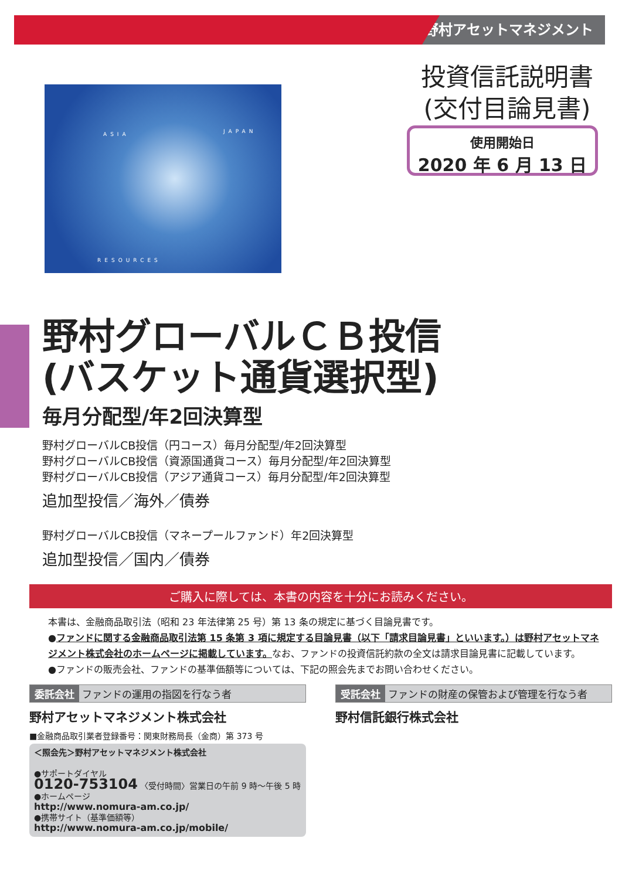野村アセットマネジメント
ASIA JAPAN
RESOURCES
投資信託説明書
(交付目論見書)
使用開始日
2020 年 6 月 13 日
野村グローバルＣＢ投信
(バスケット通貨選択型)
毎月分配型/年2回決算型
野村グローバルCB投信（円コース）毎月分配型/年2回決算型
野村グローバルCB投信（資源国通貨コース）毎月分配型/年2回決算型
野村グローバルCB投信（アジア通貨コース）毎月分配型/年2回決算型
追加型投信／海外／債券
野村グローバルCB投信（マネープールファンド）年2回決算型
追加型投信／国内／債券
ご購入に際しては、本書の内容を十分にお読みください。
本書は、金融商品取引法（昭和 23 年法律第 25 号）第 13 条の規定に基づく目論見書です。
●ファンドに関する金融商品取引法第 15 条第 3 項に規定する目論見書（以下「請求目論見書」といいます。）は野村アセットマネジメント株式会社のホームページに掲載しています。なお、ファンドの投資信託約款の全文は請求目論見書に記載しています。
●ファンドの販売会社、ファンドの基準価額等については、下記の照会先までお問い合わせください。
委託会社 ファンドの運用の指図を行なう者
野村アセットマネジメント株式会社
■金融商品取引業者登録番号：関東財務局長（金商）第 373 号
＜照会先＞野村アセットマネジメント株式会社
●サポートダイヤル
0120-753104 〈受付時間〉営業日の午前 9 時～午後 5 時
●ホームページ
http://www.nomura-am.co.jp/
●携帯サイト（基準価額等）
http://www.nomura-am.co.jp/mobile/
受託会社 ファンドの財産の保管および管理を行なう者
野村信託銀行株式会社